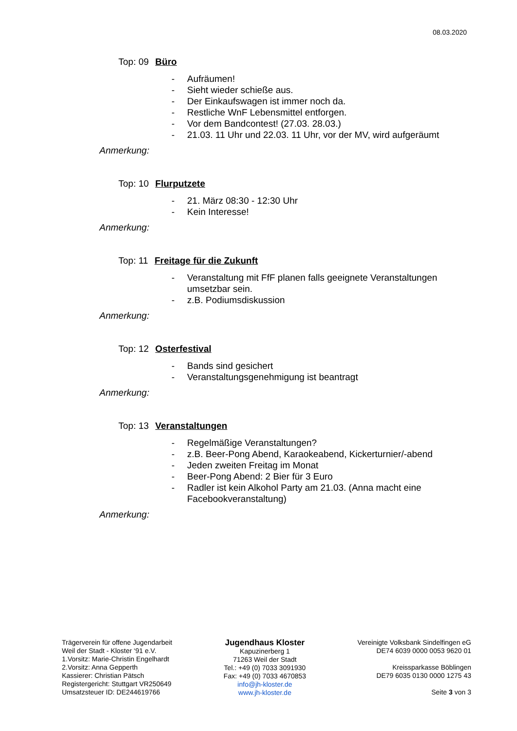08.03.2020
Top: 09 Büro
- Aufräumen!
- Sieht wieder schieße aus.
- Der Einkaufswagen ist immer noch da.
- Restliche WnF Lebensmittel entforgen.
- Vor dem Bandcontest! (27.03. 28.03.)
- 21.03. 11 Uhr und 22.03. 11 Uhr, vor der MV, wird aufgeräumt
Anmerkung:
Top: 10 Flurputzete
- 21. März 08:30 - 12:30 Uhr
- Kein Interesse!
Anmerkung:
Top: 11 Freitage für die Zukunft
- Veranstaltung mit FfF planen falls geeignete Veranstaltungen umsetzbar sein.
- z.B. Podiumsdiskussion
Anmerkung:
Top: 12 Osterfestival
- Bands sind gesichert
- Veranstaltungsgenehmigung ist beantragt
Anmerkung:
Top: 13 Veranstaltungen
- Regelmäßige Veranstaltungen?
- z.B. Beer-Pong Abend, Karaokeabend, Kickerturnier/-abend
- Jeden zweiten Freitag im Monat
- Beer-Pong Abend: 2 Bier für 3 Euro
- Radler ist kein Alkohol Party am 21.03. (Anna macht eine Facebookveranstaltung)
Anmerkung:
Trägerverein für offene Jugendarbeit
Weil der Stadt - Kloster ‘91 e.V.
1.Vorsitz: Marie-Christin Engelhardt
2.Vorsitz: Anna Gepperth
Kassierer: Christian Pätsch
Registergericht: Stuttgart VR250649
Umsatzsteuer ID: DE244619766
Jugendhaus Kloster
Kapuzinerberg 1
71263 Weil der Stadt
Tel.: +49 (0) 7033 3091930
Fax: +49 (0) 7033 4670853
info@jh-kloster.de
www.jh-kloster.de
Vereinigte Volksbank Sindelfingen eG
DE74 6039 0000 0053 9620 01
Kreissparkasse Böblingen
DE79 6035 0130 0000 1275 43
Seite 3 von 3